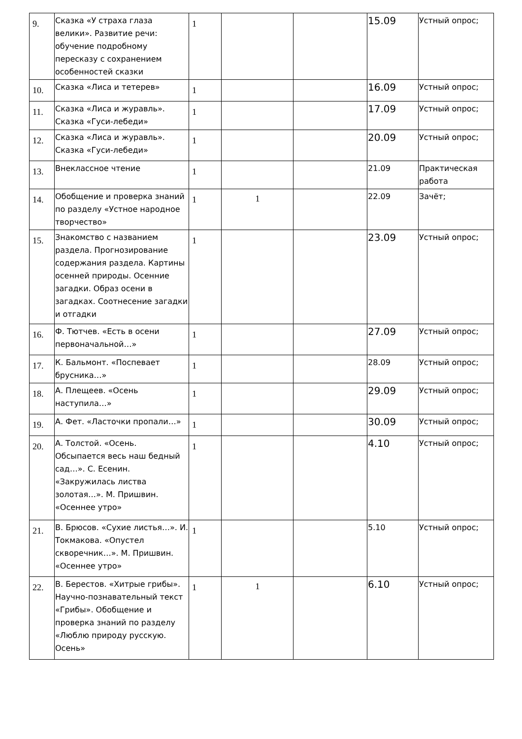| 9. | Сказка «У страха глаза велики». Развитие речи: обучение подробному пересказу с сохранением особенностей сказки | 1 | | | 15.09 | Устный опрос; |
| 10. | Сказка «Лиса и тетерев» | 1 | | | 16.09 | Устный опрос; |
| 11. | Сказка «Лиса и журавль». Сказка «Гуси-лебеди» | 1 | | | 17.09 | Устный опрос; |
| 12. | Сказка «Лиса и журавль». Сказка «Гуси-лебеди» | 1 | | | 20.09 | Устный опрос; |
| 13. | Внеклассное чтение | 1 | | | 21.09 | Практическая работа |
| 14. | Обобщение и проверка знаний по разделу «Устное народное творчество» | 1 | 1 | | 22.09 | Зачёт; |
| 15. | Знакомство с названием раздела. Прогнозирование содержания раздела. Картины осенней природы. Осенние загадки. Образ осени в загадках. Соотнесение загадки и отгадки | 1 | | | 23.09 | Устный опрос; |
| 16. | Ф. Тютчев. «Есть в осени первоначальной…» | 1 | | | 27.09 | Устный опрос; |
| 17. | К. Бальмонт. «Поспевает брусника…» | 1 | | | 28.09 | Устный опрос; |
| 18. | А. Плещеев. «Осень наступила…» | 1 | | | 29.09 | Устный опрос; |
| 19. | А. Фет. «Ласточки пропали…» | 1 | | | 30.09 | Устный опрос; |
| 20. | А. Толстой. «Осень. Обсыпается весь наш бедный сад…». С. Есенин. «Закружилась листва золотая…». М. Пришвин. «Осеннее утро» | 1 | | | 4.10 | Устный опрос; |
| 21. | В. Брюсов. «Сухие листья…». И. Токмакова. «Опустел скворечник…». М. Пришвин. «Осеннее утро» | 1 | | | 5.10 | Устный опрос; |
| 22. | В. Берестов. «Хитрые грибы». Научно-познавательный текст «Грибы». Обобщение и проверка знаний по разделу «Люблю природу русскую. Осень» | 1 | 1 | | 6.10 | Устный опрос; |